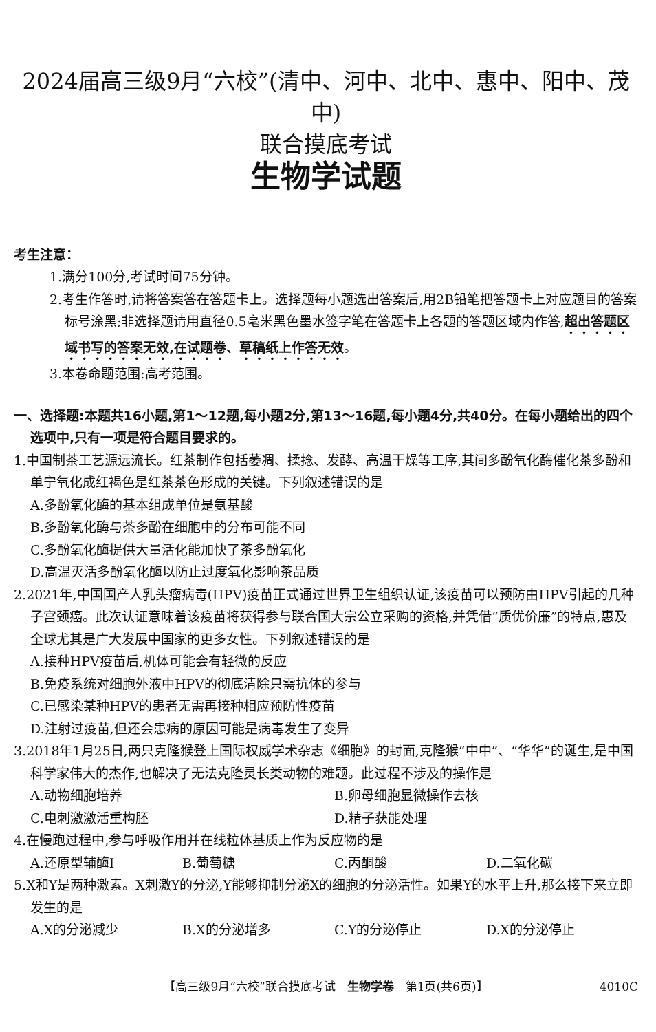2024届高三级9月“六校”(清中、河中、北中、惠中、阳中、茂中)
联合摸底考试
生物学试题
考生注意：
1.满分100分,考试时间75分钟。
2.考生作答时,请将答案答在答题卡上。选择题每小题选出答案后,用2B铅笔把答题卡上对应题目的答案标号涂黑;非选择题请用直径0.5毫米黑色墨水签字笔在答题卡上各题的答题区域内作答,超出答题区域书写的答案无效,在试题卷、草稿纸上作答无效。
3.本卷命题范围:高考范围。
一、选择题:本题共16小题,第1～12题,每小题2分,第13～16题,每小题4分,共40分。在每小题给出的四个选项中,只有一项是符合题目要求的。
1.中国制茶工艺源远流长。红茶制作包括萎凋、揉捻、发酵、高温干燥等工序,其间多酚氧化酶催化茶多酚和单宁氧化成红褐色是红茶茶色形成的关键。下列叙述错误的是
A.多酚氧化酶的基本组成单位是氨基酸
B.多酚氧化酶与茶多酚在细胞中的分布可能不同
C.多酚氧化酶提供大量活化能加快了茶多酚氧化
D.高温灭活多酚氧化酶以防止过度氧化影响茶品质
2.2021年,中国国产人乳头瘤病毒(HPV)疫苗正式通过世界卫生组织认证,该疫苗可以预防由HPV引起的几种子宫颈癌。此次认证意味着该疫苗将获得参与联合国大宗公立采购的资格,并凭借“质优价廉”的特点,惠及全球尤其是广大发展中国家的更多女性。下列叙述错误的是
A.接种HPV疫苗后,机体可能会有轻微的反应
B.免疫系统对细胞外液中HPV的彻底清除只需抗体的参与
C.已感染某种HPV的患者无需再接种相应预防性疫苗
D.注射过疫苗,但还会患病的原因可能是病毒发生了变异
3.2018年1月25日,两只克隆猴登上国际权威学术杂志《细胞》的封面,克隆猴“中中”、“华华”的诞生,是中国科学家伟大的杰作,也解决了无法克隆灵长类动物的难题。此过程不涉及的操作是
A.动物细胞培养 B.卵母细胞显微操作去核
C.电刺激激活重构胚 D.精子获能处理
4.在慢跑过程中,参与呼吸作用并在线粒体基质上作为反应物的是
A.还原型辅酶Ⅰ B.葡萄糖 C.丙酮酸 D.二氧化碳
5.X和Y是两种激素。X刺激Y的分泌,Y能够抑制分泌X的细胞的分泌活性。如果Y的水平上升,那么接下来立即发生的是
A.X的分泌减少 B.X的分泌增多 C.Y的分泌停止 D.X的分泌停止
【高三级9月“六校”联合摸底考试　生物学卷　第1页(共6页)】 4010C